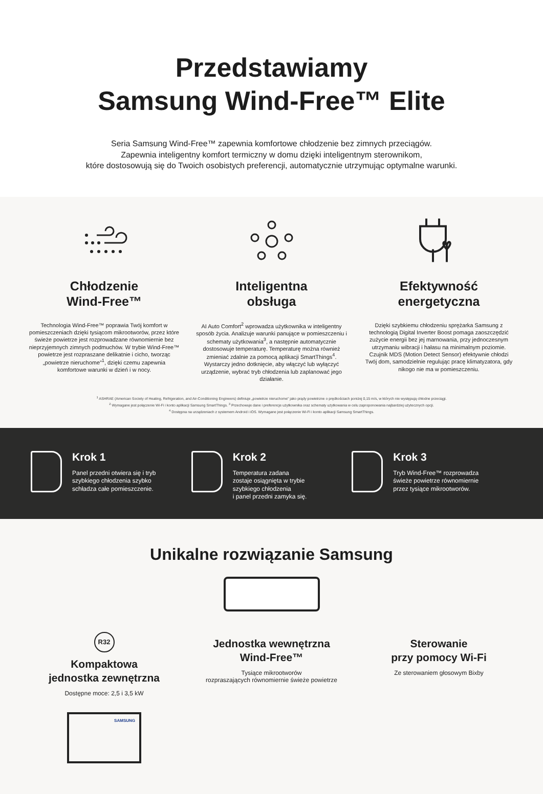Przedstawiamy
Samsung Wind-Free™ Elite
Seria Samsung Wind-Free™ zapewnia komfortowe chłodzenie bez zimnych przeciągów.
Zapewnia inteligentny komfort termiczny w domu dzięki inteligentnym sterownikom,
które dostosowują się do Twoich osobistych preferencji, automatycznie utrzymując optymalne warunki.
Chłodzenie
Wind-Free™
Technologia Wind-Free™ poprawia Twój komfort w pomieszczeniach dzięki tysiącom mikrootworów, przez które świeże powietrze jest rozprowadzane równomiernie bez nieprzyjemnych zimnych podmuchów. W trybie Wind-Free™ powietrze jest rozpraszane delikatnie i cicho, tworząc „powietrze nieruchome”<sup>1</sup>, dzięki czemu zapewnia komfortowe warunki w dzień i w nocy.
Inteligentna
obsługa
AI Auto Comfort<sup>2</sup> wprowadza użytkownika w inteligentny sposób życia. Analizuje warunki panujące w pomieszczeniu i schematy użytkowania<sup>3</sup>, a następnie automatycznie dostosowuje temperaturę. Temperaturę można również zmieniać zdalnie za pomocą aplikacji SmartThings<sup>4</sup>. Wystarczy jedno dotknięcie, aby włączyć lub wyłączyć urządzenie, wybrać tryb chłodzenia lub zaplanować jego działanie.
Efektywność
energetyczna
Dzięki szybkiemu chłodzeniu sprężarka Samsung z technologią Digital Inverter Boost pomaga zaoszczędzić zużycie energii bez jej marnowania, przy jednoczesnym utrzymaniu wibracji i hałasu na minimalnym poziomie. Czujnik MDS (Motion Detect Sensor) efektywnie chłodzi Twój dom, samodzielnie regulując pracę klimatyzatora, gdy nikogo nie ma w pomieszczeniu.
<sup>1</sup> ASHRAE (American Society of Heating, Refrigeration, and Air-Conditioning Engineers) definiuje „powietrze nieruchome” jako prądy powietrzne o prędkościach poniżej 0,15 m/s, w których nie występują chłodne przeciągi.
<sup>2</sup> Wymagane jest połączenie Wi-Fi i konto aplikacji Samsung SmartThings. <sup>3</sup> Przechowuje dane i preferencje użytkownika oraz schematy użytkowania w celu zaproponowania najbardziej użytecznych opcji.
<sup>4</sup> Dostępna na urządzeniach z systemem Android i iOS. Wymagane jest połączenie Wi-Fi i konto aplikacji Samsung SmartThings.
Krok 1
Panel przedni otwiera się i tryb
szybkiego chłodzenia szybko
schładza całe pomieszczenie.
Krok 2
Temperatura zadana
zostaje osiągnięta w trybie
szybkiego chłodzenia
i panel przedni zamyka się.
Krok 3
Tryb Wind-Free™ rozprowadza
świeże powietrze równomiernie
przez tysiące mikrootworów.
Unikalne rozwiązanie Samsung
R32
Kompaktowa
jednostka zewnętrzna
Dostępne moce: 2,5 i 3,5 kW
SAMSUNG
Jednostka wewnętrzna
Wind-Free™
Tysiące mikrootworów
rozpraszających równomiernie świeże powietrze
Sterowanie
przy pomocy Wi-Fi
Ze sterowaniem głosowym Bixby